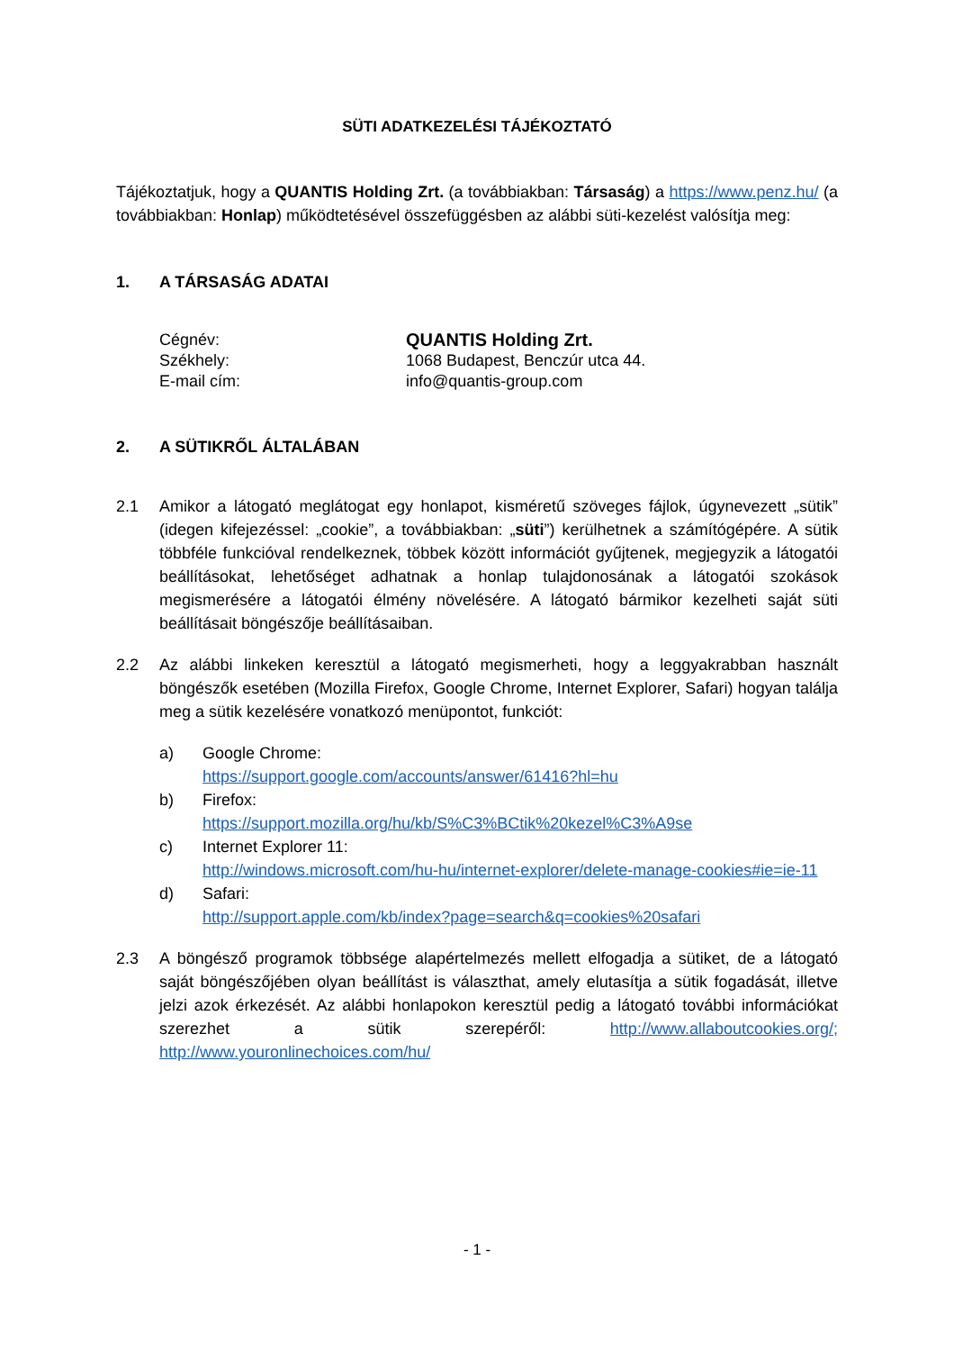SÜTI ADATKEZELÉSI TÁJÉKOZTATÓ
Tájékoztatjuk, hogy a QUANTIS Holding Zrt. (a továbbiakban: Társaság) a https://www.penz.hu/ (a továbbiakban: Honlap) működtetésével összefüggésben az alábbi süti-kezelést valósítja meg:
1. A TÁRSASÁG ADATAI
Cégnév: QUANTIS Holding Zrt.
Székhely: 1068 Budapest, Benczúr utca 44.
E-mail cím: info@quantis-group.com
2. A SÜTIKRŐL ÁLTALÁBAN
2.1 Amikor a látogató meglátogat egy honlapot, kisméretű szöveges fájlok, úgynevezett „sütik” (idegen kifejezéssel: „cookie”, a továbbiakban: „süti”) kerülhetnek a számítógépére. A sütik többféle funkcióval rendelkeznek, többek között információt gyűjtenek, megjegyzik a látogatói beállításokat, lehetőséget adhatnak a honlap tulajdonosának a látogatói szokások megismerésére a látogatói élmény növelésére. A látogató bármikor kezelheti saját süti beállításait böngészője beállításaiban.
2.2 Az alábbi linkeken keresztül a látogató megismerheti, hogy a leggyakrabban használt böngészők esetében (Mozilla Firefox, Google Chrome, Internet Explorer, Safari) hogyan találja meg a sütik kezelésére vonatkozó menüpontot, funkciót:
a) Google Chrome:
https://support.google.com/accounts/answer/61416?hl=hu
b) Firefox:
https://support.mozilla.org/hu/kb/S%C3%BCtik%20kezel%C3%A9se
c) Internet Explorer 11:
http://windows.microsoft.com/hu-hu/internet-explorer/delete-manage-cookies#ie=ie-11
d) Safari:
http://support.apple.com/kb/index?page=search&q=cookies%20safari
2.3 A böngésző programok többsége alapértelmezés mellett elfogadja a sütiket, de a látogató saját böngészőjében olyan beállítást is választhat, amely elutasítja a sütik fogadását, illetve jelzi azok érkezését. Az alábbi honlapokon keresztül pedig a látogató további információkat szerezhet a sütik szerepéről: http://www.allaboutcookies.org/; http://www.youronlinechoices.com/hu/
- 1 -